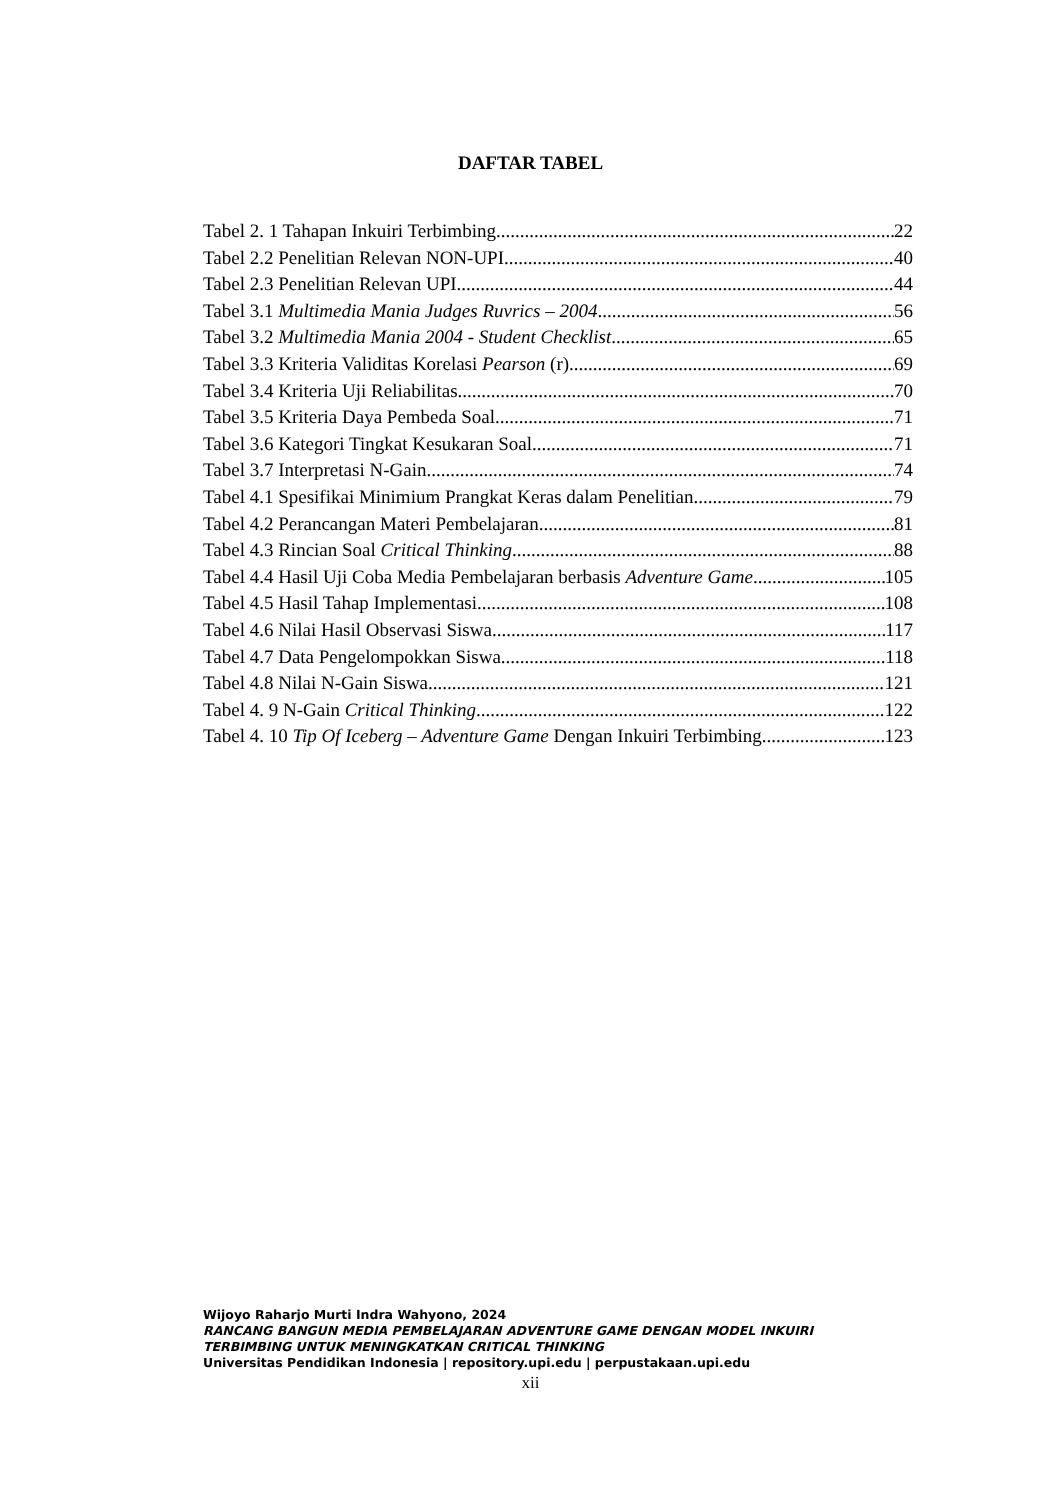DAFTAR TABEL
Tabel 2. 1 Tahapan Inkuiri Terbimbing 22
Tabel 2.2 Penelitian Relevan NON-UPI 40
Tabel 2.3 Penelitian Relevan UPI 44
Tabel 3.1 Multimedia Mania Judges Ruvrics – 2004 56
Tabel 3.2 Multimedia Mania 2004 - Student Checklist 65
Tabel 3.3 Kriteria Validitas Korelasi Pearson (r) 69
Tabel 3.4 Kriteria Uji Reliabilitas 70
Tabel 3.5 Kriteria Daya Pembeda Soal 71
Tabel 3.6 Kategori Tingkat Kesukaran Soal 71
Tabel 3.7 Interpretasi N-Gain 74
Tabel 4.1 Spesifikai Minimium Prangkat Keras dalam Penelitian 79
Tabel 4.2 Perancangan Materi Pembelajaran 81
Tabel 4.3 Rincian Soal Critical Thinking 88
Tabel 4.4 Hasil Uji Coba Media Pembelajaran berbasis Adventure Game 105
Tabel 4.5 Hasil Tahap Implementasi 108
Tabel 4.6 Nilai Hasil Observasi Siswa 117
Tabel 4.7 Data Pengelompokkan Siswa 118
Tabel 4.8 Nilai N-Gain Siswa 121
Tabel 4. 9 N-Gain Critical Thinking 122
Tabel 4. 10 Tip Of Iceberg – Adventure Game Dengan Inkuiri Terbimbing 123
Wijoyo Raharjo Murti Indra Wahyono, 2024
RANCANG BANGUN MEDIA PEMBELAJARAN ADVENTURE GAME DENGAN MODEL INKUIRI
TERBIMBING UNTUK MENINGKATKAN CRITICAL THINKING
Universitas Pendidikan Indonesia | repository.upi.edu | perpustakaan.upi.edu
xii